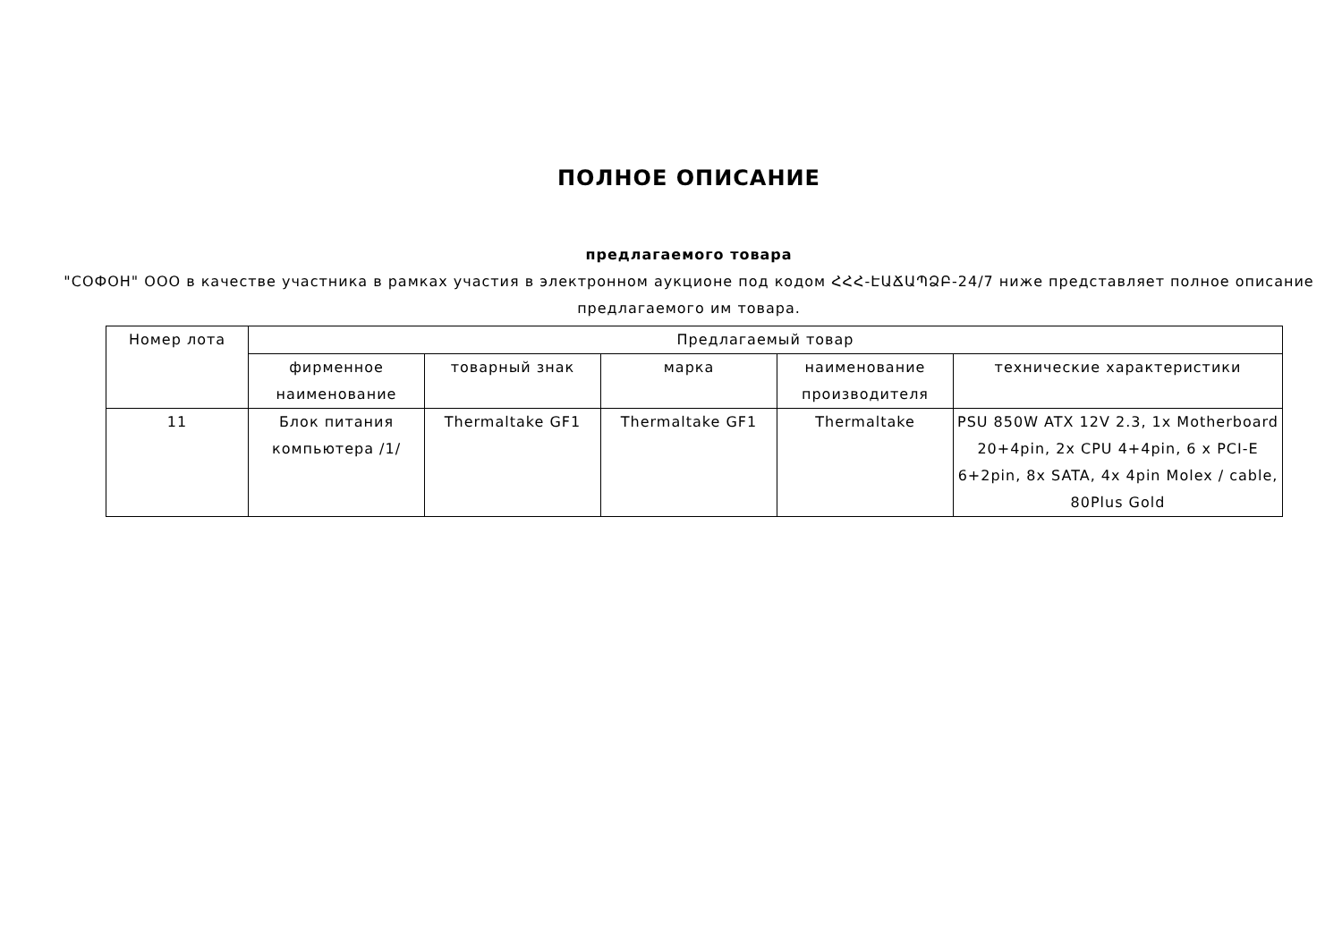ПОЛНОЕ ОПИСАНИЕ
предлагаемого товара
"СОФОН" ООО в качестве участника в рамках участия в электронном аукционе под кодом ՀՀՀ-ԷԱՃԱՊՁԲ-24/7 ниже представляет полное описание предлагаемого им товара.
| Номер лота | Предлагаемый товар | | | | |
| --- | --- | --- | --- | --- | --- |
| | фирменное наименование | товарный знак | марка | наименование производителя | технические характеристики |
| 11 | Блок питания компьютера /1/ | Thermaltake GF1 | Thermaltake GF1 | Thermaltake | PSU 850W ATX 12V 2.3, 1x Motherboard 20+4pin, 2x CPU 4+4pin, 6 x PCI-E 6+2pin, 8x SATA, 4x 4pin Molex / cable, 80Plus Gold |